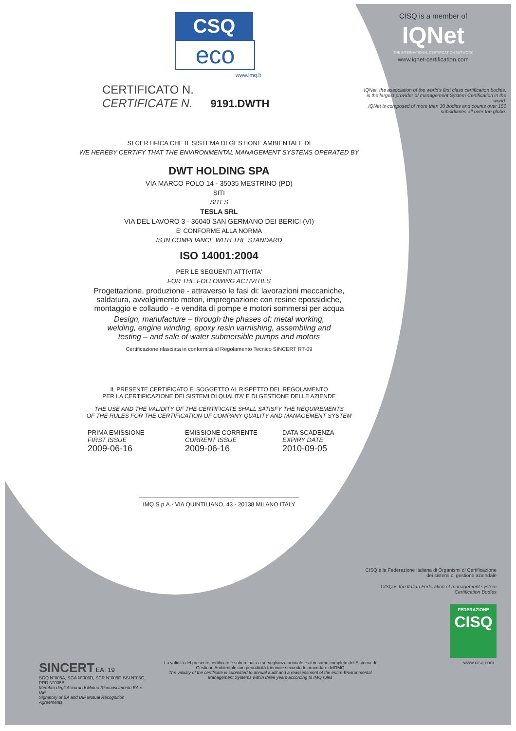CSQ
eco
www.imq.it
CERTIFICATO N.
CERTIFICATE N. 9191.DWTH
SI CERTIFICA CHE IL SISTEMA DI GESTIONE AMBIENTALE DI
WE HEREBY CERTIFY THAT THE ENVIRONMENTAL MANAGEMENT SYSTEMS OPERATED BY
DWT HOLDING SPA
VIA MARCO POLO 14 - 35035 MESTRINO (PD)
SITI
SITES
TESLA SRL
VIA DEL LAVORO 3 - 36040 SAN GERMANO DEI BERICI (VI)
E' CONFORME ALLA NORMA
IS IN COMPLIANCE WITH THE STANDARD
ISO 14001:2004
PER LE SEGUENTI ATTIVITA'
FOR THE FOLLOWING ACTIVITIES
Progettazione, produzione - attraverso le fasi di: lavorazioni meccaniche,
saldatura, avvolgimento motori, impregnazione con resine epossidiche,
montaggio e collaudo - e vendita di pompe e motori sommersi per acqua
Design, manufacture – through the phases of: metal working,
welding, engine winding, epoxy resin varnishing, assembling and
testing – and sale of water submersible pumps and motors
Certificazione rilasciata in conformità al Regolamento Tecnico SINCERT RT-09
IL PRESENTE CERTIFICATO E' SOGGETTO AL RISPETTO DEL REGOLAMENTO
PER LA CERTIFICAZIONE DEI SISTEMI DI QUALITA' E DI GESTIONE DELLE AZIENDE
THE USE AND THE VALIDITY OF THE CERTIFICATE SHALL SATISFY THE REQUIREMENTS
OF THE RULES FOR THE CERTIFICATION OF COMPANY QUALITY AND MANAGEMENT SYSTEM
PRIMA EMISSIONE
FIRST ISSUE
2009-06-16
EMISSIONE CORRENTE
CURRENT ISSUE
2009-06-16
DATA SCADENZA
EXPIRY DATE
2010-09-05
IMQ S.p.A.- VIA QUINTILIANO, 43 - 20138 MILANO ITALY
CISQ is a member of
IQNet
THE INTERNATIONAL CERTIFICATION NETWORK
www.iqnet-certification.com
IQNet, the association of the world's first class certification bodies, is the largest provider of management System Certification in the world.
IQNet is composed of more than 30 bodies and counts over 150 subsidiaries all over the globe.
CISQ è la Federazione Italiana di Organismi di Certificazione dei sistemi di gestione aziendale
CISQ is the Italian Federation of management system Certification Bodies
FEDERAZIONE
CISQ
www.cisq.com
SINCERT EA: 19
SGQ N°005A, SGA N°006D, SCR N°005F, SSI N°03G, PRD N°005B
Membro degli Accordi di Mutuo Riconoscimento EA e IAF
Signatory of EA and IAF Mutual Recognition Agreements
La validità del presente certificato è subordinata a sorveglianza annuale e al riesame completo del Sistema di Gestione Ambientale con periodicità triennale secondo le procedure dell'IMQ
The validity of the certificate is submitted to annual audit and a reassessment of the entire Environmental Management Systems within three years according to IMQ rules